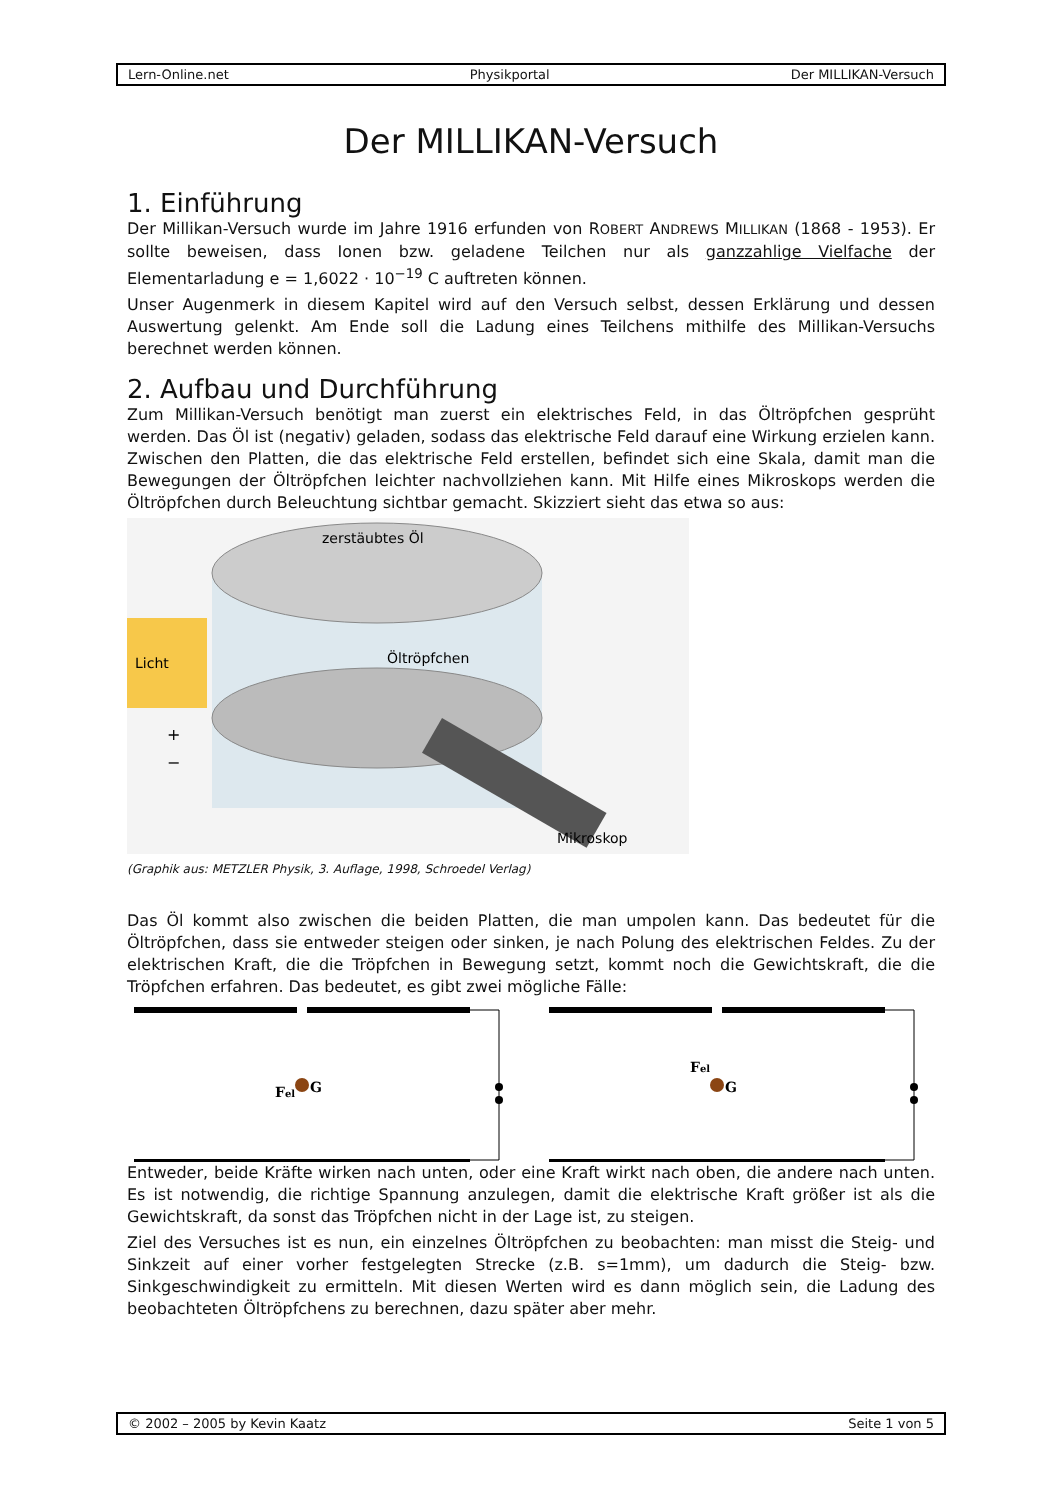Lern-Online.net Physikportal Der MILLIKAN-Versuch
Der MILLIKAN-Versuch
1. Einführung
Der Millikan-Versuch wurde im Jahre 1916 erfunden von ROBERT ANDREWS MILLIKAN (1868 - 1953). Er sollte beweisen, dass Ionen bzw. geladene Teilchen nur als ganzzahlige Vielfache der Elementarladung e = 1,6022 · 10<sup>−19</sup> C auftreten können.
Unser Augenmerk in diesem Kapitel wird auf den Versuch selbst, dessen Erklärung und dessen Auswertung gelenkt. Am Ende soll die Ladung eines Teilchens mithilfe des Millikan-Versuchs berechnet werden können.
2. Aufbau und Durchführung
Zum Millikan-Versuch benötigt man zuerst ein elektrisches Feld, in das Öltröpfchen gesprüht werden. Das Öl ist (negativ) geladen, sodass das elektrische Feld darauf eine Wirkung erzielen kann. Zwischen den Platten, die das elektrische Feld erstellen, befindet sich eine Skala, damit man die Bewegungen der Öltröpfchen leichter nachvollziehen kann. Mit Hilfe eines Mikroskops werden die Öltröpfchen durch Beleuchtung sichtbar gemacht. Skizziert sieht das etwa so aus:
zerstäubtes Öl
Öltröpfchen
Licht
+
−
Mikroskop
(Graphik aus: METZLER Physik, 3. Auflage, 1998, Schroedel Verlag)
Das Öl kommt also zwischen die beiden Platten, die man umpolen kann. Das bedeutet für die Öltröpfchen, dass sie entweder steigen oder sinken, je nach Polung des elektrischen Feldes. Zu der elektrischen Kraft, die die Tröpfchen in Bewegung setzt, kommt noch die Gewichtskraft, die die Tröpfchen erfahren. Das bedeutet, es gibt zwei mögliche Fälle:
Fel
G
Fel
G
Entweder, beide Kräfte wirken nach unten, oder eine Kraft wirkt nach oben, die andere nach unten. Es ist notwendig, die richtige Spannung anzulegen, damit die elektrische Kraft größer ist als die Gewichtskraft, da sonst das Tröpfchen nicht in der Lage ist, zu steigen.
Ziel des Versuches ist es nun, ein einzelnes Öltröpfchen zu beobachten: man misst die Steig- und Sinkzeit auf einer vorher festgelegten Strecke (z.B. s=1mm), um dadurch die Steig- bzw. Sinkgeschwindigkeit zu ermitteln. Mit diesen Werten wird es dann möglich sein, die Ladung des beobachteten Öltröpfchens zu berechnen, dazu später aber mehr.
© 2002 – 2005 by Kevin Kaatz Seite 1 von 5